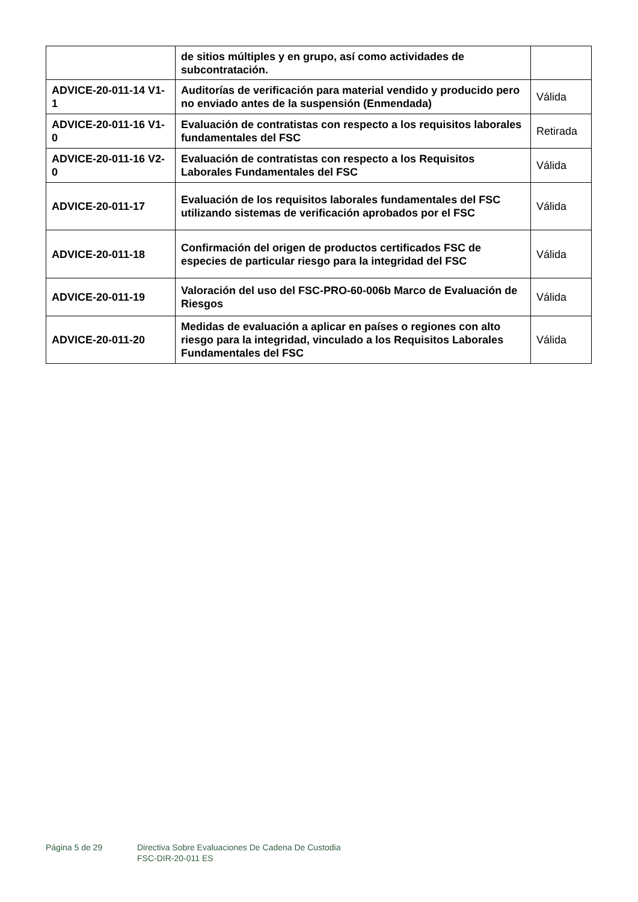| | de sitios múltiples y en grupo, así como actividades de subcontratación. | |
| ADVICE-20-011-14 V1-1 | Auditorías de verificación para material vendido y producido pero no enviado antes de la suspensión (Enmendada) | Válida |
| ADVICE-20-011-16 V1-0 | Evaluación de contratistas con respecto a los requisitos laborales fundamentales del FSC | Retirada |
| ADVICE-20-011-16 V2-0 | Evaluación de contratistas con respecto a los Requisitos Laborales Fundamentales del FSC | Válida |
| ADVICE-20-011-17 | Evaluación de los requisitos laborales fundamentales del FSC utilizando sistemas de verificación aprobados por el FSC | Válida |
| ADVICE-20-011-18 | Confirmación del origen de productos certificados FSC de especies de particular riesgo para la integridad del FSC | Válida |
| ADVICE-20-011-19 | Valoración del uso del FSC-PRO-60-006b Marco de Evaluación de Riesgos | Válida |
| ADVICE-20-011-20 | Medidas de evaluación a aplicar en países o regiones con alto riesgo para la integridad, vinculado a los Requisitos Laborales Fundamentales del FSC | Válida |
Página 5 de 29 Directiva Sobre Evaluaciones De Cadena De Custodia
FSC-DIR-20-011 ES